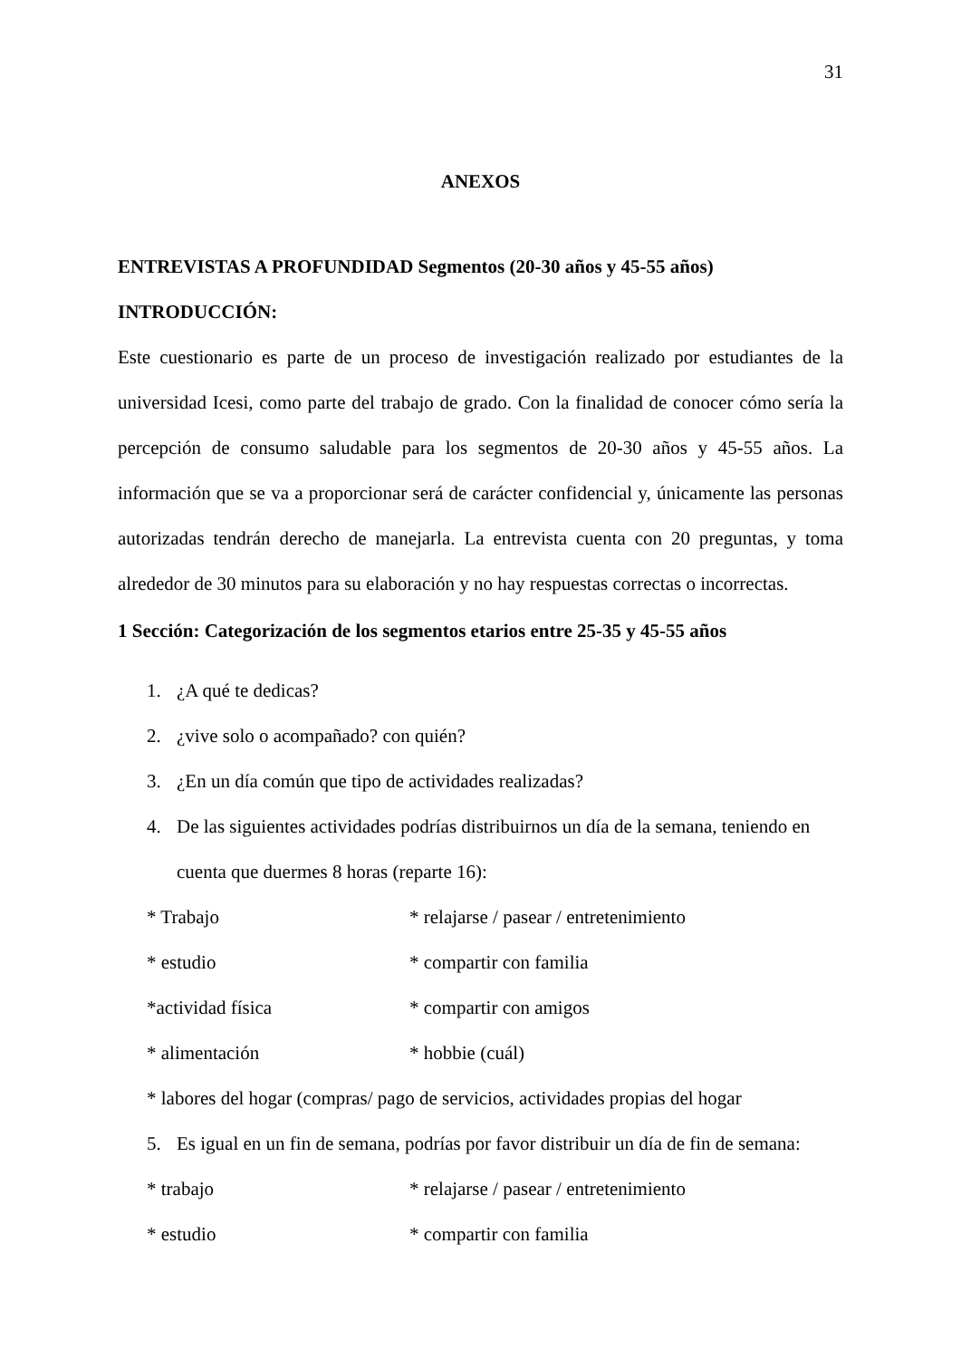31
ANEXOS
ENTREVISTAS A PROFUNDIDAD Segmentos (20-30 años y 45-55 años)
INTRODUCCIÓN:
Este cuestionario es parte de un proceso de investigación realizado por estudiantes de la universidad Icesi, como parte del trabajo de grado. Con la finalidad de conocer cómo sería la percepción de consumo saludable para los segmentos de 20-30 años y 45-55 años. La información que se va a proporcionar será de carácter confidencial y, únicamente las personas autorizadas tendrán derecho de manejarla. La entrevista cuenta con 20 preguntas, y toma alrededor de 30 minutos para su elaboración y no hay respuestas correctas o incorrectas.
1 Sección: Categorización de los segmentos etarios entre 25-35 y 45-55 años
1. ¿A qué te dedicas?
2. ¿vive solo o acompañado? con quién?
3. ¿En un día común que tipo de actividades realizadas?
4. De las siguientes actividades podrías distribuirnos un día de la semana, teniendo en cuenta que duermes 8 horas (reparte 16):
* Trabajo * relajarse / pasear / entretenimiento
* estudio * compartir con familia
*actividad física * compartir con amigos
* alimentación * hobbie (cuál)
* labores del hogar (compras/ pago de servicios, actividades propias del hogar
5. Es igual en un fin de semana, podrías por favor distribuir un día de fin de semana:
* trabajo * relajarse / pasear / entretenimiento
* estudio * compartir con familia